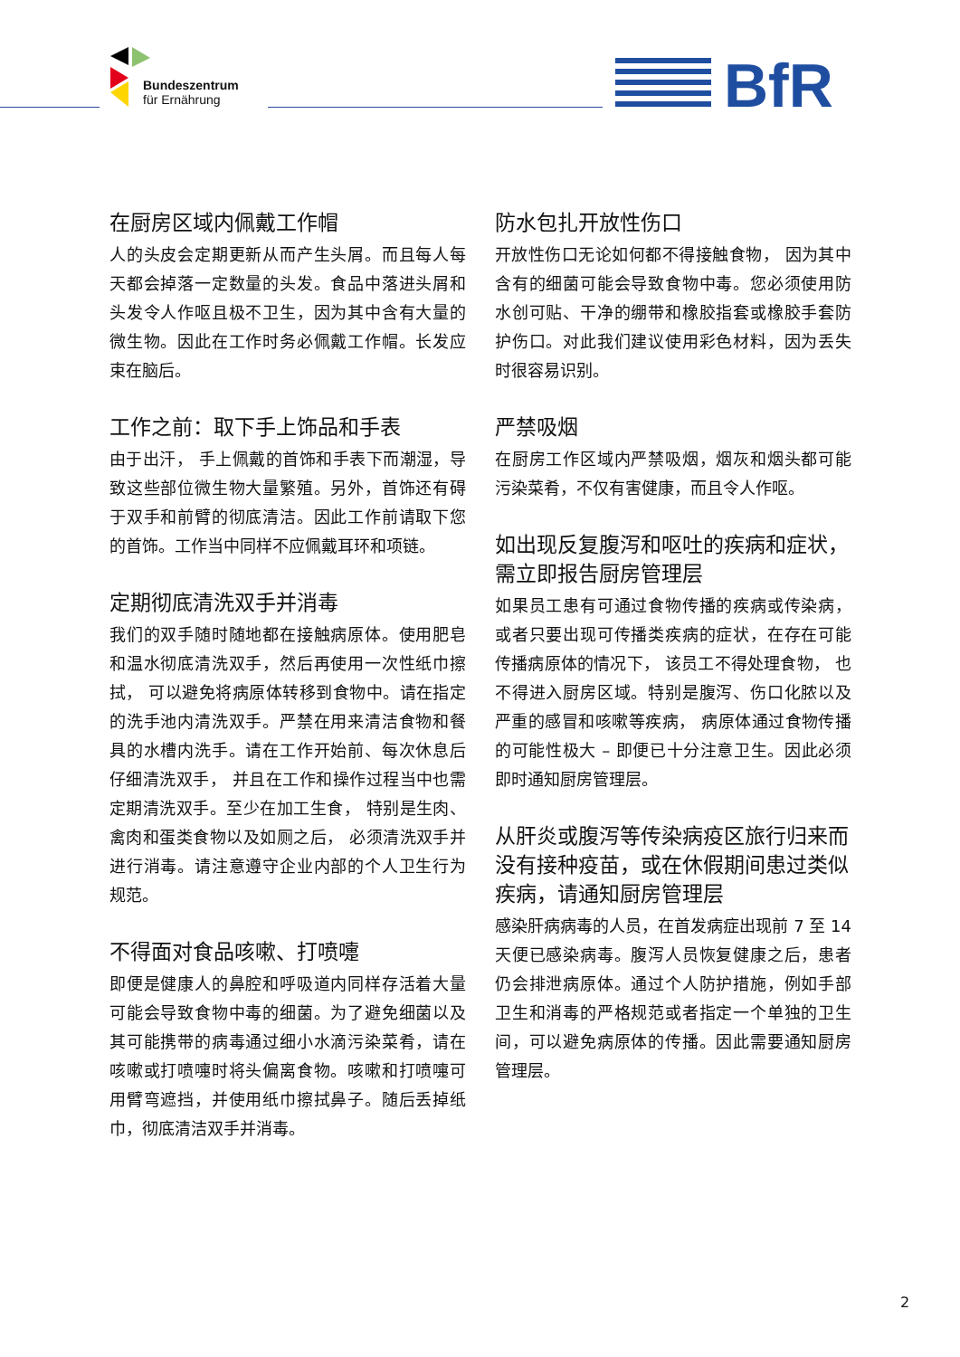Bundeszentrum
für Ernährung
BfR
在厨房区域内佩戴工作帽
人的头皮会定期更新从而产生头屑。而且每人每天都会掉落一定数量的头发。食品中落进头屑和头发令人作呕且极不卫生，因为其中含有大量的微生物。因此在工作时务必佩戴工作帽。长发应束在脑后。
工作之前：取下手上饰品和手表
由于出汗， 手上佩戴的首饰和手表下而潮湿，导致这些部位微生物大量繁殖。另外，首饰还有碍于双手和前臂的彻底清洁。因此工作前请取下您的首饰。工作当中同样不应佩戴耳环和项链。
定期彻底清洗双手并消毒
我们的双手随时随地都在接触病原体。使用肥皂和温水彻底清洗双手，然后再使用一次性纸巾擦拭， 可以避免将病原体转移到食物中。请在指定的洗手池内清洗双手。严禁在用来清洁食物和餐具的水槽内洗手。请在工作开始前、每次休息后仔细清洗双手， 并且在工作和操作过程当中也需定期清洗双手。至少在加工生食， 特别是生肉、禽肉和蛋类食物以及如厕之后， 必须清洗双手并进行消毒。请注意遵守企业内部的个人卫生行为规范。
不得面对食品咳嗽、打喷嚏
即便是健康人的鼻腔和呼吸道内同样存活着大量可能会导致食物中毒的细菌。为了避免细菌以及其可能携带的病毒通过细小水滴污染菜肴，请在咳嗽或打喷嚏时将头偏离食物。咳嗽和打喷嚏可用臂弯遮挡，并使用纸巾擦拭鼻子。随后丢掉纸巾，彻底清洁双手并消毒。
防水包扎开放性伤口
开放性伤口无论如何都不得接触食物， 因为其中含有的细菌可能会导致食物中毒。您必须使用防水创可贴、干净的绷带和橡胶指套或橡胶手套防护伤口。对此我们建议使用彩色材料，因为丢失时很容易识别。
严禁吸烟
在厨房工作区域内严禁吸烟，烟灰和烟头都可能污染菜肴，不仅有害健康，而且令人作呕。
如出现反复腹泻和呕吐的疾病和症状，需立即报告厨房管理层
如果员工患有可通过食物传播的疾病或传染病，或者只要出现可传播类疾病的症状，在存在可能传播病原体的情况下， 该员工不得处理食物， 也不得进入厨房区域。特别是腹泻、伤口化脓以及严重的感冒和咳嗽等疾病， 病原体通过食物传播的可能性极大 – 即便已十分注意卫生。因此必须即时通知厨房管理层。
从肝炎或腹泻等传染病疫区旅行归来而没有接种疫苗，或在休假期间患过类似疾病，请通知厨房管理层
感染肝病病毒的人员，在首发病症出现前 7 至 14 天便已感染病毒。腹泻人员恢复健康之后，患者仍会排泄病原体。通过个人防护措施，例如手部卫生和消毒的严格规范或者指定一个单独的卫生间，可以避免病原体的传播。因此需要通知厨房管理层。
2